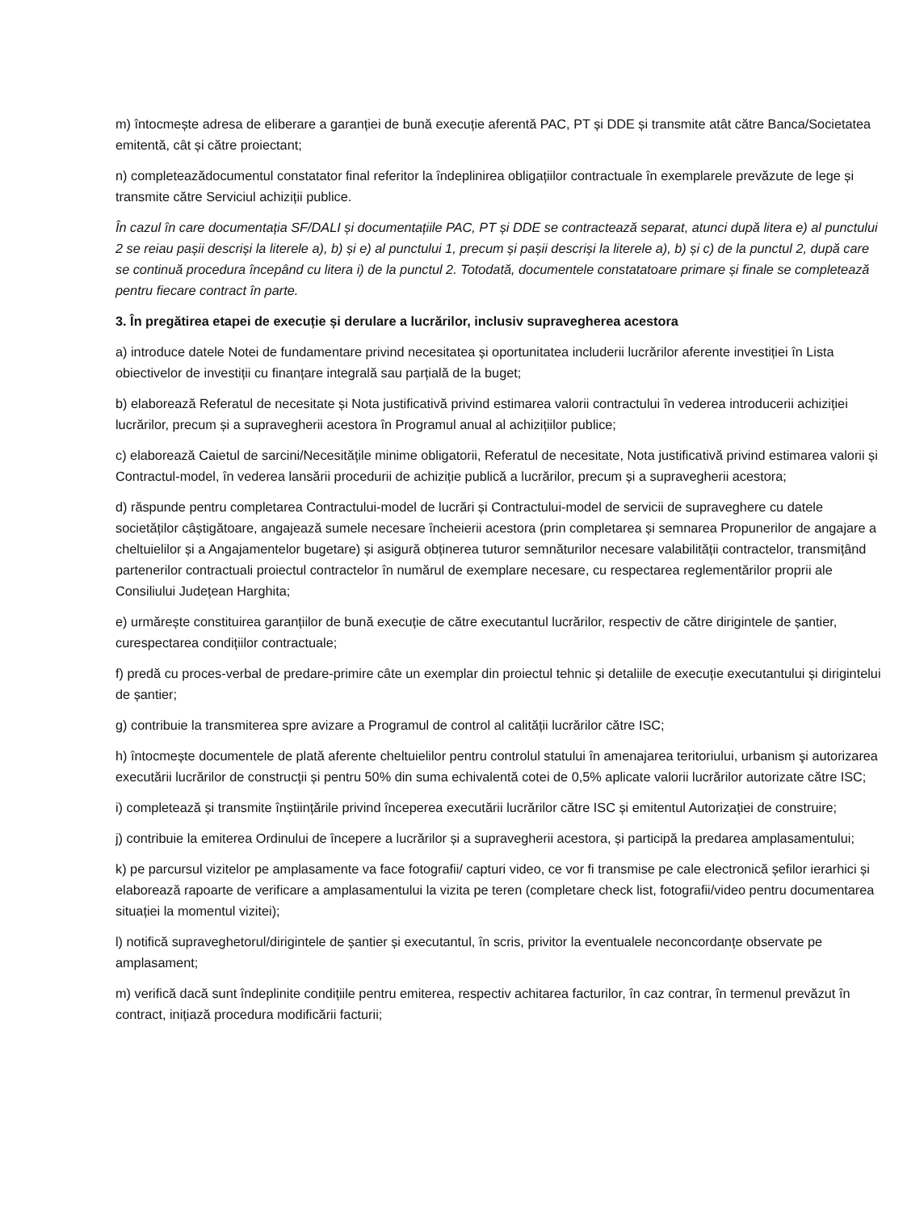m) întocmește adresa de eliberare a garanției de bună execuție aferentă PAC, PT și DDE și transmite atât către Banca/Societatea emitentă, cât și către proiectant;
n) completeazădocumentul constatator final referitor la îndeplinirea obligațiilor contractuale în exemplarele prevăzute de lege și transmite către Serviciul achiziții publice.
În cazul în care documentația SF/DALI și documentațiile PAC, PT și DDE se contractează separat, atunci după litera e) al punctului 2 se reiau pașii descriși la literele a), b) și e) al punctului 1, precum și pașii descriși la literele a), b) și c) de la punctul 2, după care se continuă procedura începând cu litera i) de la punctul 2. Totodată, documentele constatatoare primare și finale se completează pentru fiecare contract în parte.
3. În pregătirea etapei de execuție și derulare a lucrărilor, inclusiv supravegherea acestora
a) introduce datele Notei de fundamentare privind necesitatea și oportunitatea includerii lucrărilor aferente investiției în Lista obiectivelor de investiții cu finanțare integrală sau parțială de la buget;
b) elaborează Referatul de necesitate și Nota justificativă privind estimarea valorii contractului în vederea introducerii achiziției lucrărilor, precum și a supravegherii acestora în Programul anual al achizițiilor publice;
c) elaborează Caietul de sarcini/Necesitățile minime obligatorii, Referatul de necesitate, Nota justificativă privind estimarea valorii și Contractul-model, în vederea lansării procedurii de achiziție publică a lucrărilor, precum și a supravegherii acestora;
d) răspunde pentru completarea Contractului-model de lucrări și Contractului-model de servicii de supraveghere cu datele societăților câștigătoare, angajează sumele necesare încheierii acestora (prin completarea și semnarea Propunerilor de angajare a cheltuielilor și a Angajamentelor bugetare) și asigură obținerea tuturor semnăturilor necesare valabilității contractelor, transmițând partenerilor contractuali proiectul contractelor în numărul de exemplare necesare, cu respectarea reglementărilor proprii ale Consiliului Județean Harghita;
e) urmărește constituirea garanțiilor de bună execuție de către executantul lucrărilor, respectiv de către dirigintele de șantier, curespectarea condițiilor contractuale;
f) predă cu proces-verbal de predare-primire câte un exemplar din proiectul tehnic și detaliile de execuție executantului și dirigintelui de șantier;
g) contribuie la transmiterea spre avizare a Programul de control al calității lucrărilor către ISC;
h) întocmește documentele de plată aferente cheltuielilor pentru controlul statului în amenajarea teritoriului, urbanism şi autorizarea executării lucrărilor de construcţii și pentru 50% din suma echivalentă cotei de 0,5% aplicate valorii lucrărilor autorizate către ISC;
i) completează și transmite înștiințările privind începerea executării lucrărilor către ISC și emitentul Autorizației de construire;
j) contribuie la emiterea Ordinului de începere a lucrărilor și a supravegherii acestora, și participă la predarea amplasamentului;
k) pe parcursul vizitelor pe amplasamente va face fotografii/ capturi video, ce vor fi transmise pe cale electronică șefilor ierarhici și elaborează rapoarte de verificare a amplasamentului la vizita pe teren (completare check list, fotografii/video pentru documentarea situației la momentul vizitei);
l) notifică supraveghetorul/dirigintele de șantier și executantul, în scris, privitor la eventualele neconcordanțe observate pe amplasament;
m) verifică dacă sunt îndeplinite condițiile pentru emiterea, respectiv achitarea facturilor, în caz contrar, în termenul prevăzut în contract, inițiază procedura modificării facturii;